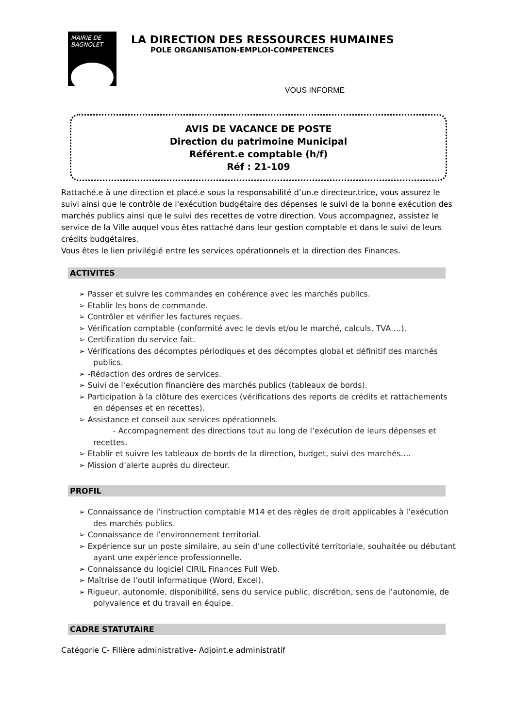MAIRIE DE BAGNOLET
LA DIRECTION DES RESSOURCES HUMAINES
POLE ORGANISATION-EMPLOI-COMPETENCES
VOUS INFORME
AVIS DE VACANCE DE POSTE
Direction du patrimoine Municipal
Référent.e comptable (h/f)
Réf : 21-109
Rattaché.e à une direction et placé.e sous la responsabilité d’un.e directeur.trice, vous assurez le suivi ainsi que le contrôle de l'exécution budgétaire des dépenses le suivi de la bonne exécution des marchés publics ainsi que le suivi des recettes de votre direction. Vous accompagnez, assistez le service de la Ville auquel vous êtes rattaché dans leur gestion comptable et dans le suivi de leurs crédits budgétaires.
Vous êtes le lien privilégié entre les services opérationnels et la direction des Finances.
ACTIVITES
➢ Passer et suivre les commandes en cohérence avec les marchés publics.
➢ Etablir les bons de commande.
➢ Contrôler et vérifier les factures reçues.
➢ Vérification comptable (conformité avec le devis et/ou le marché, calculs, TVA …).
➢ Certification du service fait.
➢ Vérifications des décomptes périodiques et des décomptes global et définitif des marchés publics.
➢ -Rédaction des ordres de services.
➢ Suivi de l'exécution financière des marchés publics (tableaux de bords).
➢ Participation à la clôture des exercices (vérifications des reports de crédits et rattachements en dépenses et en recettes).
➢ Assistance et conseil aux services opérationnels.
- Accompagnement des directions tout au long de l’exécution de leurs dépenses et recettes.
➢ Etablir et suivre les tableaux de bords de la direction, budget, suivi des marchés….
➢ Mission d’alerte auprès du directeur.
PROFIL
➢ Connaissance de l’instruction comptable M14 et des règles de droit applicables à l’exécution des marchés publics.
➢ Connaissance de l’environnement territorial.
➢ Expérience sur un poste similaire, au sein d’une collectivité territoriale, souhaitée ou débutant ayant une expérience professionnelle.
➢ Connaissance du logiciel CIRIL Finances Full Web.
➢ Maîtrise de l’outil informatique (Word, Excel).
➢ Rigueur, autonomie, disponibilité, sens du service public, discrétion, sens de l’autonomie, de polyvalence et du travail en équipe.
CADRE STATUTAIRE
Catégorie C- Filière administrative- Adjoint.e administratif